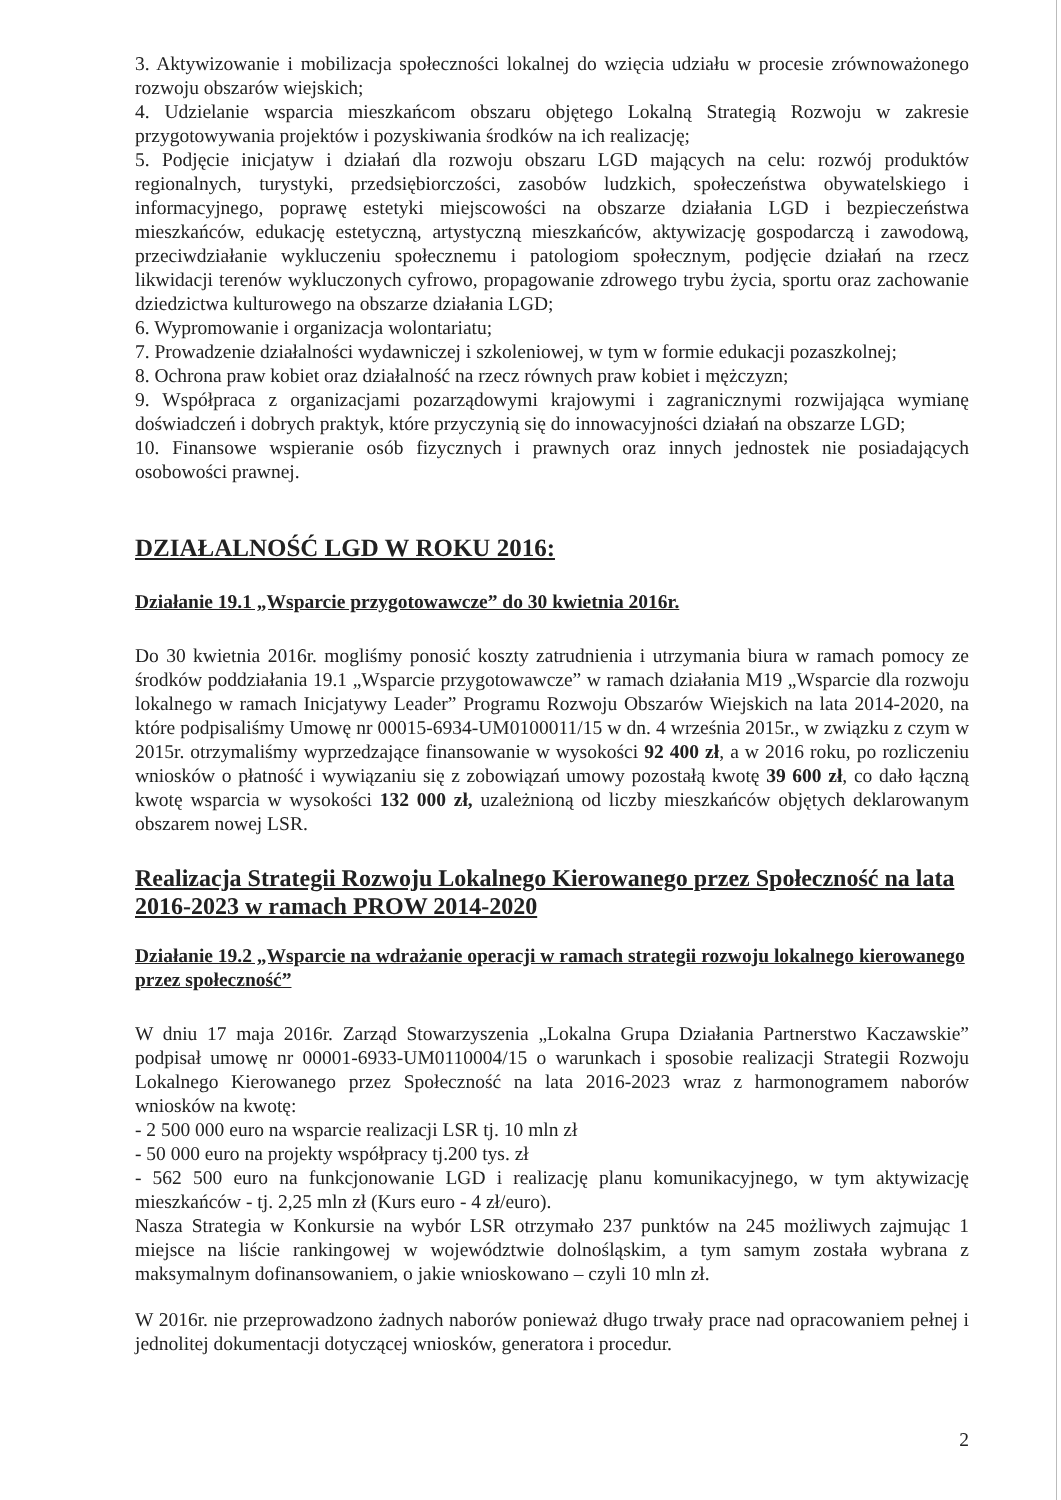3. Aktywizowanie i mobilizacja społeczności lokalnej do wzięcia udziału w procesie zrównoważonego rozwoju obszarów wiejskich;
4. Udzielanie wsparcia mieszkańcom obszaru objętego Lokalną Strategią Rozwoju w zakresie przygotowywania projektów i pozyskiwania środków na ich realizację;
5. Podjęcie inicjatyw i działań dla rozwoju obszaru LGD mających na celu: rozwój produktów regionalnych, turystyki, przedsiębiorczości, zasobów ludzkich, społeczeństwa obywatelskiego i informacyjnego, poprawę estetyki miejscowości na obszarze działania LGD i bezpieczeństwa mieszkańców, edukację estetyczną, artystyczną mieszkańców, aktywizację gospodarczą i zawodową, przeciwdziałanie wykluczeniu społecznemu i patologiom społecznym, podjęcie działań na rzecz likwidacji terenów wykluczonych cyfrowo, propagowanie zdrowego trybu życia, sportu oraz zachowanie dziedzictwa kulturowego na obszarze działania LGD;
6. Wypromowanie i organizacja wolontariatu;
7. Prowadzenie działalności wydawniczej i szkoleniowej, w tym w formie edukacji pozaszkolnej;
8. Ochrona praw kobiet oraz działalność na rzecz równych praw kobiet i mężczyzn;
9. Współpraca z organizacjami pozarządowymi krajowymi i zagranicznymi rozwijająca wymianę doświadczeń i dobrych praktyk, które przyczynią się do innowacyjności działań na obszarze LGD;
10. Finansowe wspieranie osób fizycznych i prawnych oraz innych jednostek nie posiadających osobowości prawnej.
DZIAŁALNOŚĆ LGD W ROKU 2016:
Działanie 19.1 „Wsparcie przygotowawcze” do 30 kwietnia 2016r.
Do 30 kwietnia 2016r. mogliśmy ponosić koszty zatrudnienia i utrzymania biura w ramach pomocy ze środków poddziałania 19.1 „Wsparcie przygotowawcze” w ramach działania M19 „Wsparcie dla rozwoju lokalnego w ramach Inicjatywy Leader” Programu Rozwoju Obszarów Wiejskich na lata 2014-2020, na które podpisaliśmy Umowę nr 00015-6934-UM0100011/15 w dn. 4 września 2015r., w związku z czym w 2015r. otrzymaliśmy wyprzedzające finansowanie w wysokości 92 400 zł, a w 2016 roku, po rozliczeniu wniosków o płatność i wywiązaniu się z zobowiązań umowy pozostałą kwotę 39 600 zł, co dało łączną kwotę wsparcia w wysokości 132 000 zł, uzależnioną od liczby mieszkańców objętych deklarowanym obszarem nowej LSR.
Realizacja Strategii Rozwoju Lokalnego Kierowanego przez Społeczność na lata 2016-2023 w ramach PROW 2014-2020
Działanie 19.2 „Wsparcie na wdrażanie operacji w ramach strategii rozwoju lokalnego kierowanego przez społeczność”
W dniu 17 maja 2016r. Zarząd Stowarzyszenia „Lokalna Grupa Działania Partnerstwo Kaczawskie” podpisał umowę nr 00001-6933-UM0110004/15 o warunkach i sposobie realizacji Strategii Rozwoju Lokalnego Kierowanego przez Społeczność na lata 2016-2023 wraz z harmonogramem naborów wniosków na kwotę:
- 2 500 000 euro na wsparcie realizacji LSR tj. 10 mln zł
- 50 000 euro na projekty współpracy tj.200 tys. zł
- 562 500 euro na funkcjonowanie LGD i realizację planu komunikacyjnego, w tym aktywizację mieszkańców - tj. 2,25 mln zł (Kurs euro - 4 zł/euro).
Nasza Strategia w Konkursie na wybór LSR otrzymało 237 punktów na 245 możliwych zajmując 1 miejsce na liście rankingowej w województwie dolnośląskim, a tym samym została wybrana z maksymalnym dofinansowaniem, o jakie wnioskowano – czyli 10 mln zł.
W 2016r. nie przeprowadzono żadnych naborów ponieważ długo trwały prace nad opracowaniem pełnej i jednolitej dokumentacji dotyczącej wniosków, generatora i procedur.
2